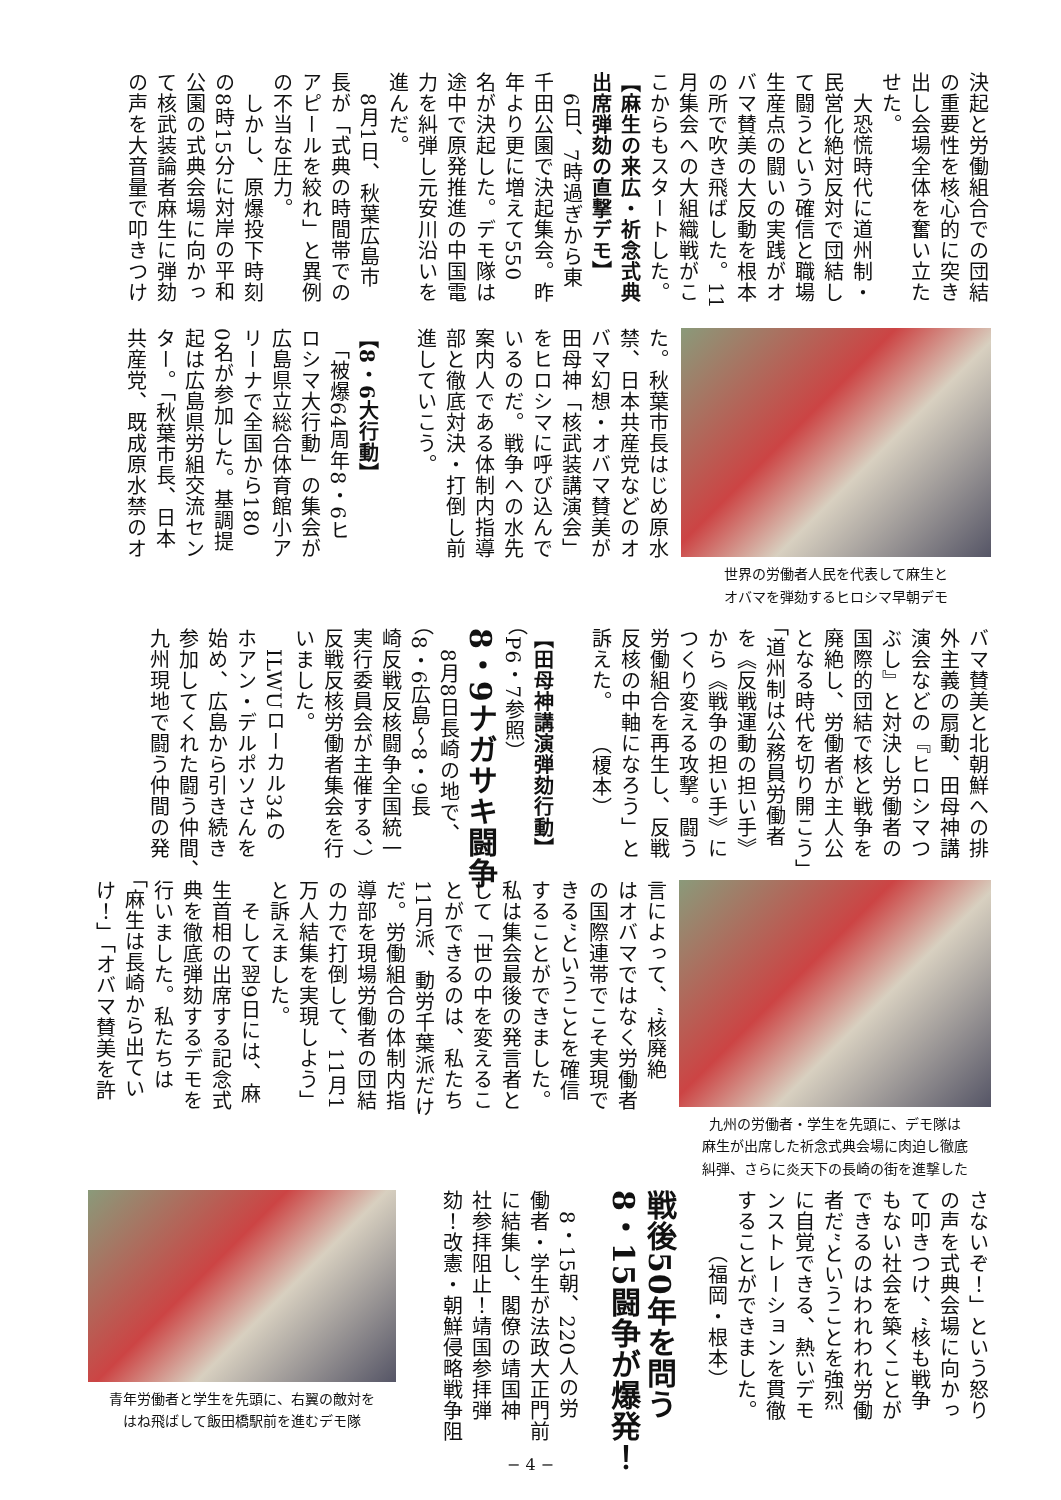決起と労働組合での団結
の重要性を核心的に突き
出し会場全体を奮い立た
せた。
　大恐慌時代に道州制・
民営化絶対反対で団結し
て闘うという確信と職場
生産点の闘いの実践がオ
バマ賛美の大反動を根本
の所で吹き飛ばした。11
月集会への大組織戦がこ
こからもスタートした。
【麻生の来広・祈念式典
出席弾劾の直撃デモ】
　6日、7時過ぎから東
千田公園で決起集会。昨
年より更に増えて550
名が決起した。デモ隊は
途中で原発推進の中国電
力を糾弾し元安川沿いを
進んだ。
　8月1日、秋葉広島市
長が「式典の時間帯での
アピールを絞れ」と異例
の不当な圧力。
　しかし、原爆投下時刻
の8時15分に対岸の平和
公園の式典会場に向かっ
て核武装論者麻生に弾劾
の声を大音量で叩きつけ
世界の労働者人民を代表して麻生と
オバマを弾劾するヒロシマ早朝デモ
た。秋葉市長はじめ原水
禁、日本共産党などのオ
バマ幻想・オバマ賛美が
田母神「核武装講演会」
をヒロシマに呼び込んで
いるのだ。戦争への水先
案内人である体制内指導
部と徹底対決・打倒し前
進していこう。
【8・6大行動】
　「被爆64周年8・6ヒ
ロシマ大行動」の集会が
広島県立総合体育館小ア
リーナで全国から180
0名が参加した。基調提
起は広島県労組交流セン
ター。「秋葉市長、日本
共産党、既成原水禁のオ
バマ賛美と北朝鮮への排
外主義の扇動、田母神講
演会などの『ヒロシマつ
ぶし』と対決し労働者の
国際的団結で核と戦争を
廃絶し、労働者が主人公
となる時代を切り開こう」
「道州制は公務員労働者
を《反戦運動の担い手》
から《戦争の担い手》に
つくり変える攻撃。闘う
労働組合を再生し、反戦
反核の中軸になろう」と
訴えた。　　（榎本）
【田母神講演弾劾行動】
（P6・7参照）
8・9ナガサキ闘争
　8月8日長崎の地で、
（8・6広島〜8・9長
崎反戦反核闘争全国統一
実行委員会が主催する、）
反戦反核労働者集会を行
いました。
　ILWUローカル34の
ホアン・デルポソさんを
始め、広島から引き続き
参加してくれた闘う仲間、
九州現地で闘う仲間の発
九州の労働者・学生を先頭に、デモ隊は
麻生が出席した祈念式典会場に肉迫し徹底
糾弾、さらに炎天下の長崎の街を進撃した
言によって、“核廃絶
はオバマではなく労働者
の国際連帯でこそ実現で
きる”ということを確信
することができました。
私は集会最後の発言者と
して「世の中を変えるこ
とができるのは、私たち
11月派、動労千葉派だけ
だ。労働組合の体制内指
導部を現場労働者の団結
の力で打倒して、11月1
万人結集を実現しよう」
と訴えました。
　そして翌9日には、麻
生首相の出席する記念式
典を徹底弾劾するデモを
行いました。私たちは
「麻生は長崎から出てい
け！」「オバマ賛美を許
さないぞ！」という怒り
の声を式典会場に向かっ
て叩きつけ、“核も戦争
もない社会を築くことが
できるのはわれわれ労働
者だ”ということを強烈
に自覚できる、熱いデモ
ンストレーションを貫徹
することができました。
　　　（福岡・根本）
戦後50年を問う
8・15闘争が爆発！
　8・15朝、220人の労
働者・学生が法政大正門前
に結集し、閣僚の靖国神
社参拝阻止！靖国参拝弾
劾！改憲・朝鮮侵略戦争阻
青年労働者と学生を先頭に、右翼の敵対を
はね飛ばして飯田橋駅前を進むデモ隊
− 4 −